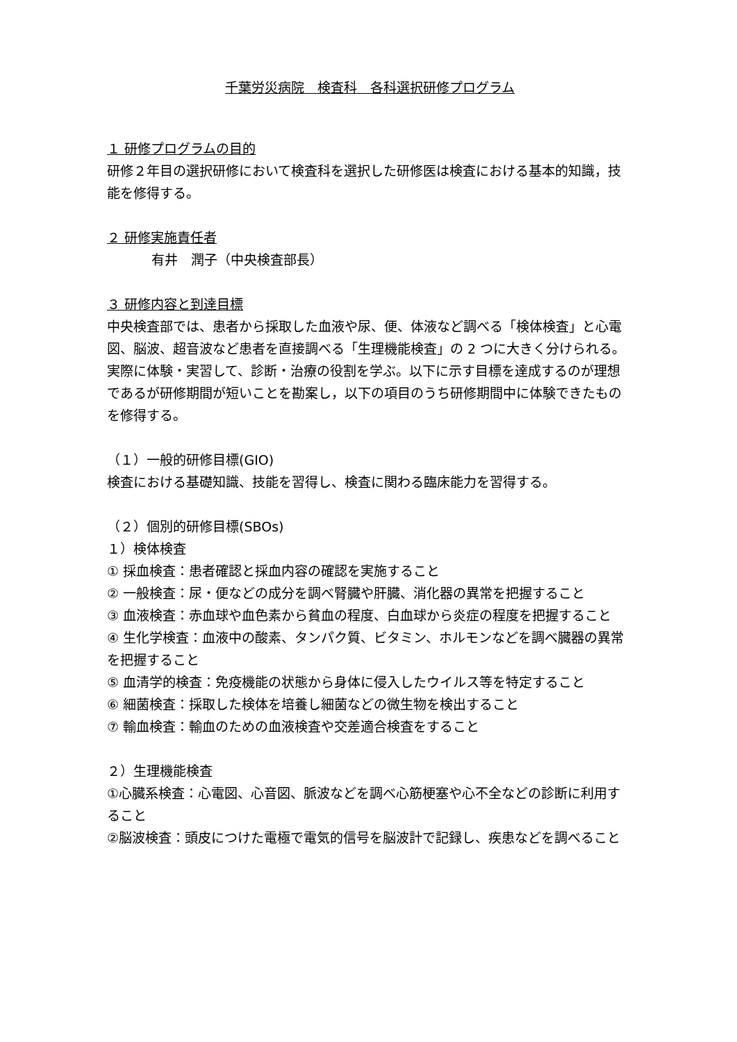千葉労災病院　検査科　各科選択研修プログラム
１ 研修プログラムの目的
研修２年目の選択研修において検査科を選択した研修医は検査における基本的知識，技能を修得する。
２ 研修実施責任者
有井　潤子（中央検査部長）
３ 研修内容と到達目標
中央検査部では、患者から採取した血液や尿、便、体液など調べる「検体検査」と心電図、脳波、超音波など患者を直接調べる「生理機能検査」の 2 つに大きく分けられる。実際に体験・実習して、診断・治療の役割を学ぶ。以下に示す目標を達成するのが理想であるが研修期間が短いことを勘案し，以下の項目のうち研修期間中に体験できたものを修得する。
（１）一般的研修目標(GIO)
検査における基礎知識、技能を習得し、検査に関わる臨床能力を習得する。
（２）個別的研修目標(SBOs)
１）検体検査
① 採血検査：患者確認と採血内容の確認を実施すること
② 一般検査：尿・便などの成分を調べ腎臓や肝臓、消化器の異常を把握すること
③ 血液検査：赤血球や血色素から貧血の程度、白血球から炎症の程度を把握すること
④ 生化学検査：血液中の酸素、タンパク質、ビタミン、ホルモンなどを調べ臓器の異常を把握すること
⑤ 血清学的検査：免疫機能の状態から身体に侵入したウイルス等を特定すること
⑥ 細菌検査：採取した検体を培養し細菌などの微生物を検出すること
⑦ 輸血検査：輸血のための血液検査や交差適合検査をすること
２）生理機能検査
①心臓系検査：心電図、心音図、脈波などを調べ心筋梗塞や心不全などの診断に利用すること
②脳波検査：頭皮につけた電極で電気的信号を脳波計で記録し、疾患などを調べること